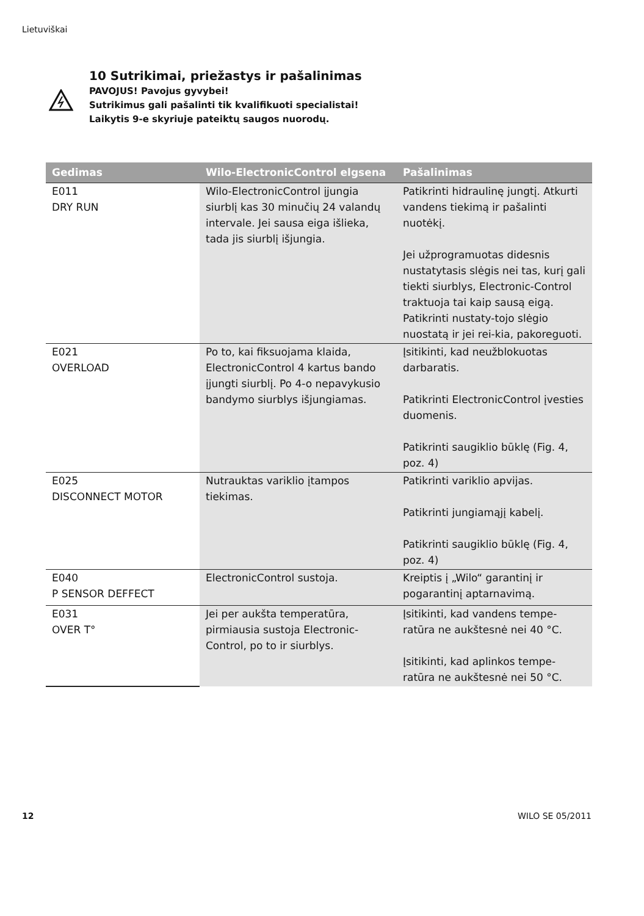Lietuviškai
10 Sutrikimai, priežastys ir pašalinimas
PAVOJUS! Pavojus gyvybei!
Sutrikimus gali pašalinti tik kvalifikuoti specialistai!
Laikytis 9-e skyriuje pateiktų saugos nuorodų.
| Gedimas | Wilo-ElectronicControl elgsena | Pašalinimas |
| --- | --- | --- |
| E011 DRY RUN | Wilo-ElectronicControl įjungia siurblį kas 30 minučių 24 valandų intervale. Jei sausa eiga išlieka, tada jis siurblį išjungia. | Patikrinti hidraulinę jungtį. Atkurti vandens tiekimą ir pašalinti nuotėkį. Jei užprogramuotas didesnis nustatytasis slėgis nei tas, kurį gali tiekti siurblys, Electronic-Control traktuoja tai kaip sausą eigą. Patikrinti nustaty-tojo slėgio nuostatą ir jei rei-kia, pakoreguoti. |
| E021 OVERLOAD | Po to, kai fiksuojama klaida, ElectronicControl 4 kartus bando įjungti siurblį. Po 4-o nepavykusio bandymo siurblys išjungiamas. | Įsitikinti, kad neužblokuotas darbaratis. Patikrinti ElectronicControl įvesties duomenis. Patikrinti saugiklio būklę (Fig. 4, poz. 4) |
| E025 DISCONNECT MOTOR | Nutrauktas variklio įtampos tiekimas. | Patikrinti variklio apvijas. Patikrinti jungiamąjį kabelį. Patikrinti saugiklio būklę (Fig. 4, poz. 4) |
| E040 P SENSOR DEFFECT | ElectronicControl sustoja. | Kreiptis į „Wilo“ garantinį ir pogarantinį aptarnavimą. |
| E031 OVER T° | Jei per aukšta temperatūra, pirmiausia sustoja Electronic-Control, po to ir siurblys. | Įsitikinti, kad vandens tempe-ratūra ne aukštesnė nei 40 °C. Įsitikinti, kad aplinkos tempe-ratūra ne aukštesnė nei 50 °C. |
12 WILO SE 05/2011